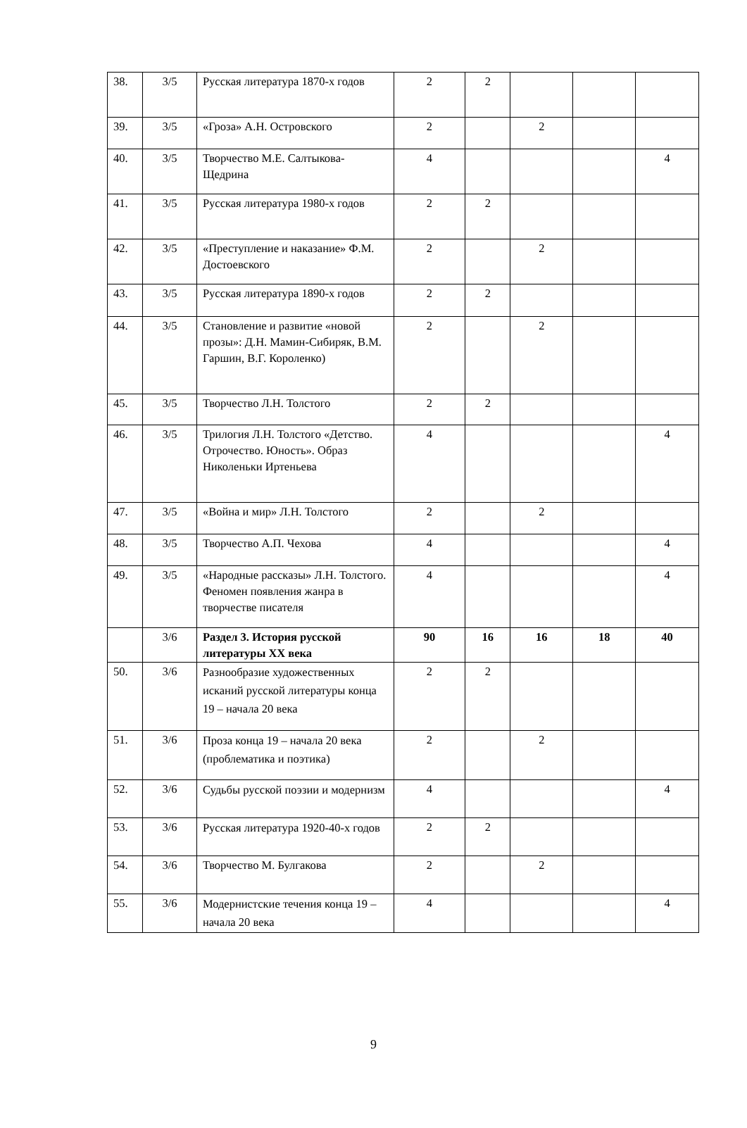| 38. | 3/5 | Русская литература 1870-х годов | 2 | 2 | | | |
| 39. | 3/5 | «Гроза» А.Н. Островского | 2 | | 2 | | |
| 40. | 3/5 | Творчество М.Е. Салтыкова-Щедрина | 4 | | | | 4 |
| 41. | 3/5 | Русская литература 1980-х годов | 2 | 2 | | | |
| 42. | 3/5 | «Преступление и наказание» Ф.М. Достоевского | 2 | | 2 | | |
| 43. | 3/5 | Русская литература 1890-х годов | 2 | 2 | | | |
| 44. | 3/5 | Становление и развитие «новой прозы»: Д.Н. Мамин-Сибиряк, В.М. Гаршин, В.Г. Короленко) | 2 | | 2 | | |
| 45. | 3/5 | Творчество Л.Н. Толстого | 2 | 2 | | | |
| 46. | 3/5 | Трилогия Л.Н. Толстого «Детство. Отрочество. Юность». Образ Николеньки Иртеньева | 4 | | | | 4 |
| 47. | 3/5 | «Война и мир» Л.Н. Толстого | 2 | | 2 | | |
| 48. | 3/5 | Творчество А.П. Чехова | 4 | | | | 4 |
| 49. | 3/5 | «Народные рассказы» Л.Н. Толстого. Феномен появления жанра в творчестве писателя | 4 | | | | 4 |
| | 3/6 | Раздел 3. История русской литературы XX века | 90 | 16 | 16 | 18 | 40 |
| 50. | 3/6 | Разнообразие художественных исканий русской литературы конца 19 – начала 20 века | 2 | 2 | | | |
| 51. | 3/6 | Проза конца 19 – начала 20 века (проблематика и поэтика) | 2 | | 2 | | |
| 52. | 3/6 | Судьбы русской поэзии и модернизм | 4 | | | | 4 |
| 53. | 3/6 | Русская литература 1920-40-х годов | 2 | 2 | | | |
| 54. | 3/6 | Творчество М. Булгакова | 2 | | 2 | | |
| 55. | 3/6 | Модернистские течения конца 19 – начала 20 века | 4 | | | | 4 |
9